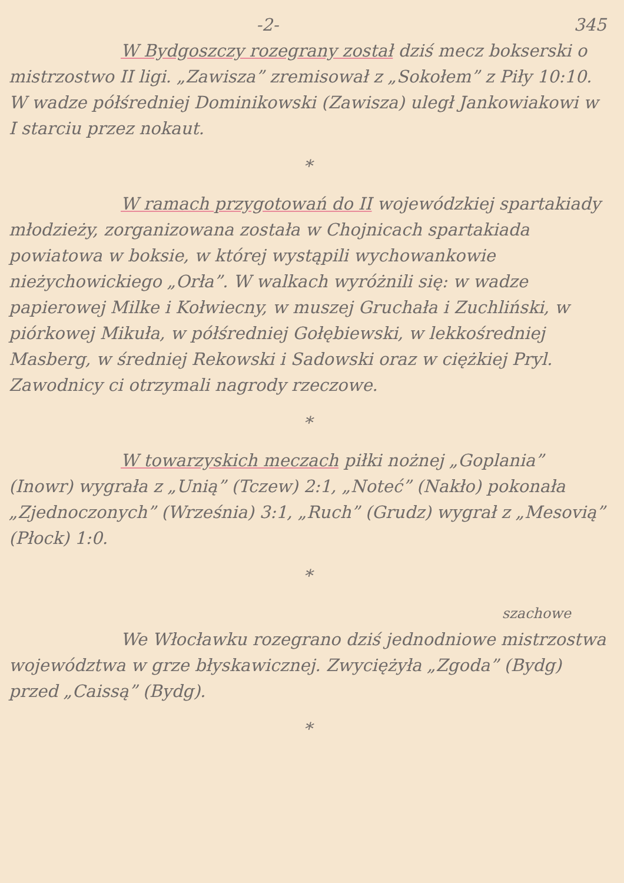-2- 345
W Bydgoszczy rozegrany został dziś mecz bokserski o mistrzostwo II ligi. „Zawisza” zremisował z „Sokołem” z Piły 10:10. W wadze półśredniej Dominikowski (Zawisza) uległ Jankowiakowi w I starciu przez nokaut.
*
W ramach przygotowań do II wojewódzkiej spartakiady młodzieży, zorganizowana została w Chojnicach spartakiada powiatowa w boksie, w której wystąpili wychowankowie nieżychowickiego „Orła”. W walkach wyróżnili się: w wadze papierowej Milke i Kołwiecny, w muszej Gruchała i Zuchliński, w piórkowej Mikuła, w półśredniej Gołębiewski, w lekkośredniej Masberg, w średniej Rekowski i Sadowski oraz w ciężkiej Pryl. Zawodnicy ci otrzymali nagrody rzeczowe.
*
W towarzyskich meczach piłki nożnej „Goplania” (Inowr) wygrała z „Unią” (Tczew) 2:1, „Noteć” (Nakło) pokonała „Zjednoczonych” (Września) 3:1, „Ruch” (Grudz) wygrał z „Mesovią” (Płock) 1:0.
*
szachowe
We Włocławku rozegrano dziś jednodniowe mistrzostwa województwa w grze błyskawicznej. Zwyciężyła „Zgoda” (Bydg) przed „Caissą” (Bydg).
*